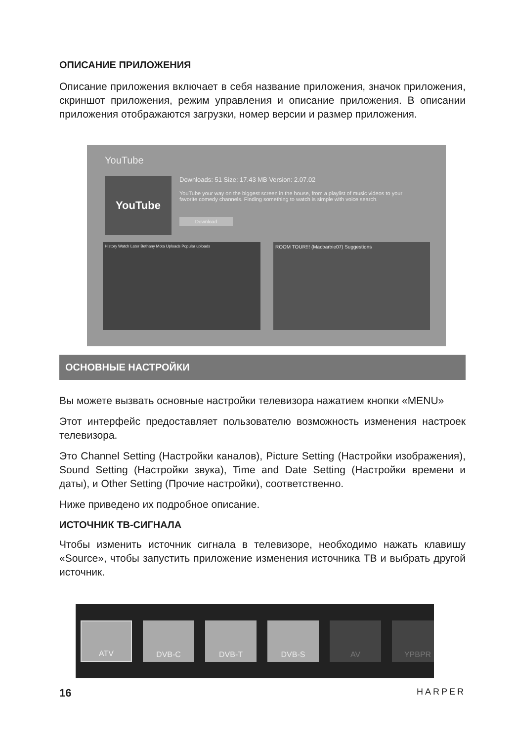ОПИСАНИЕ ПРИЛОЖЕНИЯ
Описание приложения включает в себя название приложения, значок приложения, скриншот приложения, режим управления и описание приложения. В описании приложения отображаются загрузки, номер версии и размер приложения.
YouTube
YouTube
Downloads: 51 Size: 17.43 MB Version: 2.07.02
YouTube your way on the biggest screen in the house, from a playlist of music videos to your favorite comedy channels. Finding something to watch is simple with voice search.
Download
History Watch Later Bethany Mota Uploads Popular uploads
ROOM TOUR!!! (Macbarbie07) Suggestions
ОСНОВНЫЕ НАСТРОЙКИ
Вы можете вызвать основные настройки телевизора нажатием кнопки «MENU»
Этот интерфейс предоставляет пользователю возможность изменения настроек телевизора.
Это Channel Setting (Настройки каналов), Picture Setting (Настройки изображения), Sound Setting (Настройки звука), Time and Date Setting (Настройки времени и даты), и Other Setting (Прочие настройки), соответственно.
Ниже приведено их подробное описание.
ИСТОЧНИК ТВ-СИГНАЛА
Чтобы изменить источник сигнала в телевизоре, необходимо нажать клавишу «Source», чтобы запустить приложение изменения источника ТВ и выбрать другой источник.
ATV DVB-C DVB-T DVB-S AV YPBPR
16 HARPER